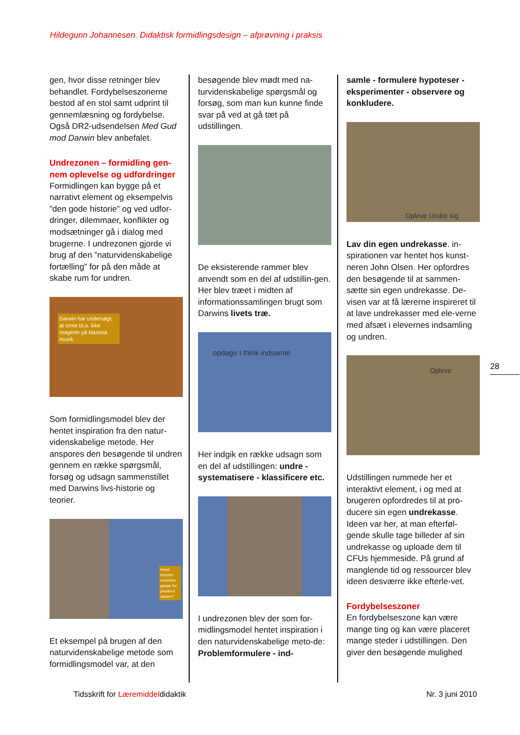Hildegunn Johannesen. Didaktisk formidlingsdesign – afprøvning i praksis
gen, hvor disse retninger blev behandlet. Fordybelseszonerne bestod af en stol samt udprint til gennemlæsning og fordybelse. Også DR2-udsendelsen Med Gud mod Darwin blev anbefalet.
Undrezonen – formidling gen-nem oplevelse og udfordringer
Formidlingen kan bygge på et narrativt element og eksempelvis ”den gode historie” og ved udfor-dringer, dilemmaer, konflikter og modsætninger gå i dialog med brugerne. I undrezonen gjorde vi brug af den ”naturvidenskabelige fortælling” for på den måde at skabe rum for undren.
Darwin har undersøgt, at orme bl.a. ikke reagerer på klassisk musik
Som formidlingsmodel blev der hentet inspiration fra den natur-videnskabelige metode. Her anspores den besøgende til undren gennem en række spørgsmål, forsøg og udsagn sammenstillet med Darwins livs-historie og teorier.
Hvad betyder ormenes gange for plantens rødder?
Et eksempel på brugen af den naturvidenskabelige metode som formidlingsmodel var, at den
besøgende blev mødt med na-turvidenskabelige spørgsmål og forsøg, som man kun kunne finde svar på ved at gå tæt på udstillingen.
De eksisterende rammer blev anvendt som en del af udstillin-gen. Her blev træet i midten af informationssamlingen brugt som Darwins livets træ.
opdage I think indsamle
Her indgik en række udsagn som en del af udstillingen: undre - systematisere - klassificere etc.
I undrezonen blev der som for-midlingsmodel hentet inspiration i den naturvidenskabelige meto-de: Problemformulere - ind-
samle - formulere hypoteser - eksperimenter - observere og konkludere.
Opleve Undre sig
Lav din egen undrekasse. in-spirationen var hentet hos kunst-neren John Olsen. Her opfordres den besøgende til at sammen-sætte sin egen undrekasse. De-visen var at få lærerne inspireret til at lave undrekasser med ele-verne med afsæt i elevernes indsamling og undren.
Opleve
Udstillingen rummede her et interaktivt element, i og med at brugeren opfordredes til at pro-ducere sin egen undrekasse. Ideen var her, at man efterføl-gende skulle tage billeder af sin undrekasse og uploade dem til CFUs hjemmeside. På grund af manglende tid og ressourcer blev ideen desværre ikke efterle-vet.
Fordybelseszoner
En fordybelseszone kan være mange ting og kan være placeret mange steder i udstillingen. Den giver den besøgende mulighed
28
Tidsskrift for Læremiddeldidaktik
Nr. 3 juni 2010